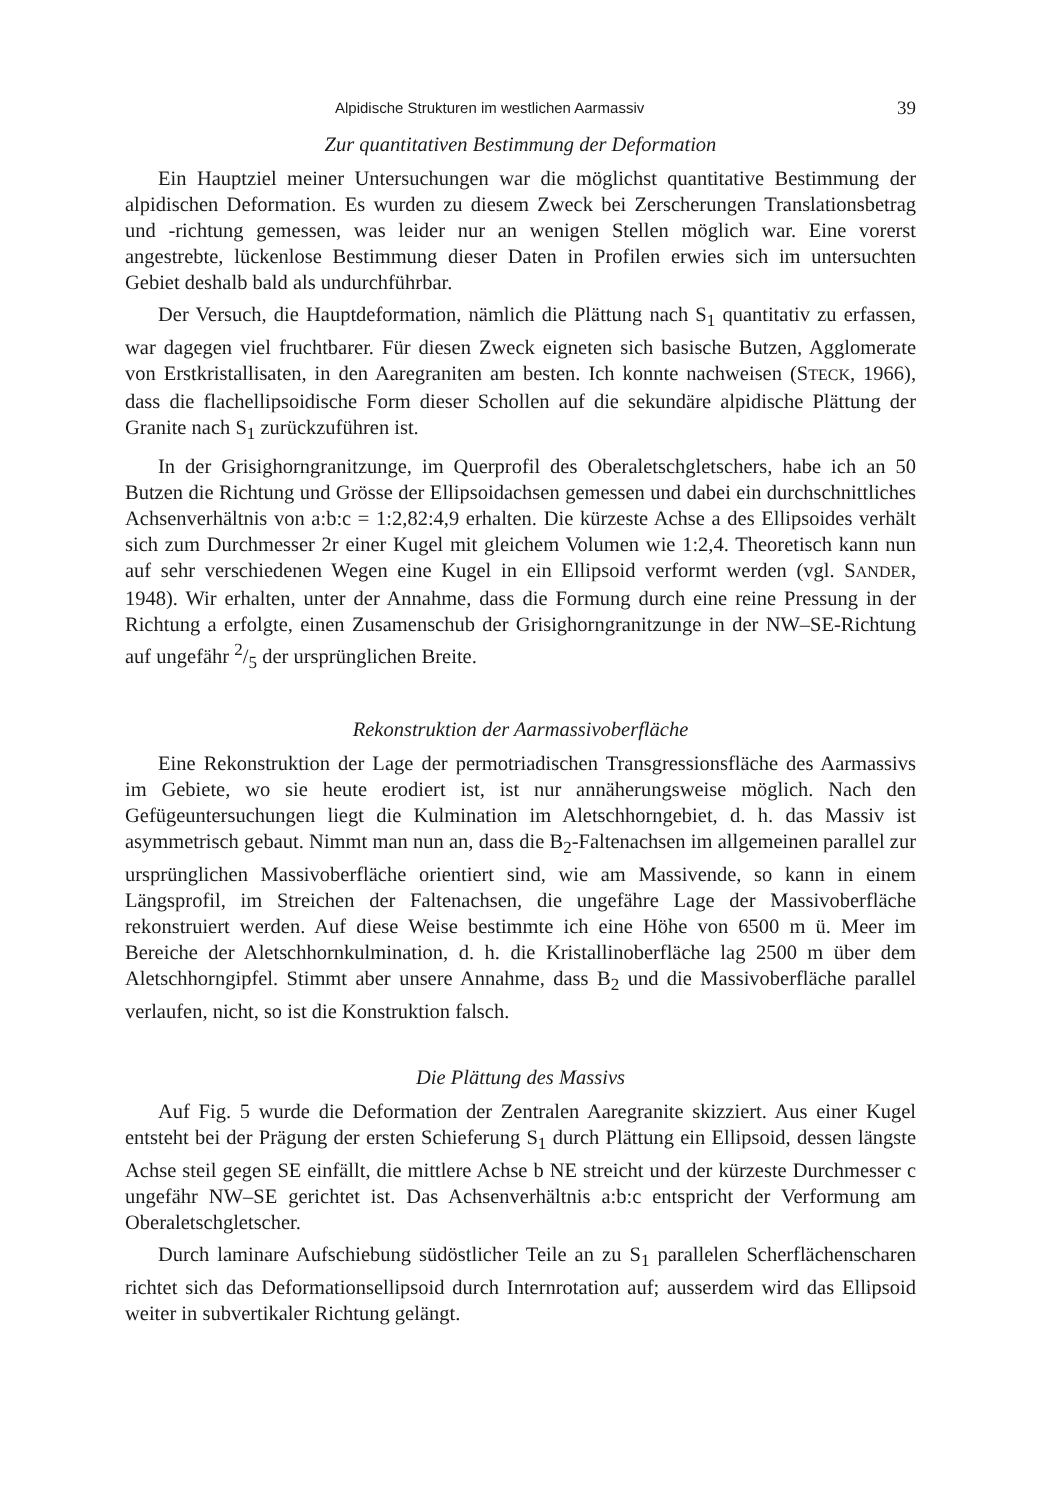Alpidische Strukturen im westlichen Aarmassiv 39
Zur quantitativen Bestimmung der Deformation
Ein Hauptziel meiner Untersuchungen war die möglichst quantitative Bestimmung der alpidischen Deformation. Es wurden zu diesem Zweck bei Zerscherungen Translationsbetrag und -richtung gemessen, was leider nur an wenigen Stellen möglich war. Eine vorerst angestrebte, lückenlose Bestimmung dieser Daten in Profilen erwies sich im untersuchten Gebiet deshalb bald als undurchführbar.
Der Versuch, die Hauptdeformation, nämlich die Plättung nach S<sub>1</sub> quantitativ zu erfassen, war dagegen viel fruchtbarer. Für diesen Zweck eigneten sich basische Butzen, Agglomerate von Erstkristallisaten, in den Aaregraniten am besten. Ich konnte nachweisen (STECK, 1966), dass die flachellipsoidische Form dieser Schollen auf die sekundäre alpidische Plättung der Granite nach S<sub>1</sub> zurückzuführen ist.
In der Grisighorngranitzunge, im Querprofil des Oberaletschgletschers, habe ich an 50 Butzen die Richtung und Grösse der Ellipsoidachsen gemessen und dabei ein durchschnittliches Achsenverhältnis von a:b:c = 1:2,82:4,9 erhalten. Die kürzeste Achse a des Ellipsoides verhält sich zum Durchmesser 2r einer Kugel mit gleichem Volumen wie 1:2,4. Theoretisch kann nun auf sehr verschiedenen Wegen eine Kugel in ein Ellipsoid verformt werden (vgl. SANDER, 1948). Wir erhalten, unter der Annahme, dass die Formung durch eine reine Pressung in der Richtung a erfolgte, einen Zusamenschub der Grisighorngranitzunge in der NW–SE-Richtung auf ungefähr 2/5 der ursprünglichen Breite.
Rekonstruktion der Aarmassivoberfläche
Eine Rekonstruktion der Lage der permotriadischen Transgressionsfläche des Aarmassivs im Gebiete, wo sie heute erodiert ist, ist nur annäherungsweise möglich. Nach den Gefügeuntersuchungen liegt die Kulmination im Aletschhorngebiet, d. h. das Massiv ist asymmetrisch gebaut. Nimmt man nun an, dass die B<sub>2</sub>-Faltenachsen im allgemeinen parallel zur ursprünglichen Massivoberfläche orientiert sind, wie am Massivende, so kann in einem Längsprofil, im Streichen der Faltenachsen, die ungefähre Lage der Massivoberfläche rekonstruiert werden. Auf diese Weise bestimmte ich eine Höhe von 6500 m ü. Meer im Bereiche der Aletschhornkulmination, d. h. die Kristallinoberfläche lag 2500 m über dem Aletschhorngipfel. Stimmt aber unsere Annahme, dass B<sub>2</sub> und die Massivoberfläche parallel verlaufen, nicht, so ist die Konstruktion falsch.
Die Plättung des Massivs
Auf Fig. 5 wurde die Deformation der Zentralen Aaregranite skizziert. Aus einer Kugel entsteht bei der Prägung der ersten Schieferung S<sub>1</sub> durch Plättung ein Ellipsoid, dessen längste Achse steil gegen SE einfällt, die mittlere Achse b NE streicht und der kürzeste Durchmesser c ungefähr NW–SE gerichtet ist. Das Achsenverhältnis a:b:c entspricht der Verformung am Oberaletschgletscher.
Durch laminare Aufschiebung südöstlicher Teile an zu S<sub>1</sub> parallelen Scherflächenscharen richtet sich das Deformationsellipsoid durch Internrotation auf; ausserdem wird das Ellipsoid weiter in subvertikaler Richtung gelängt.